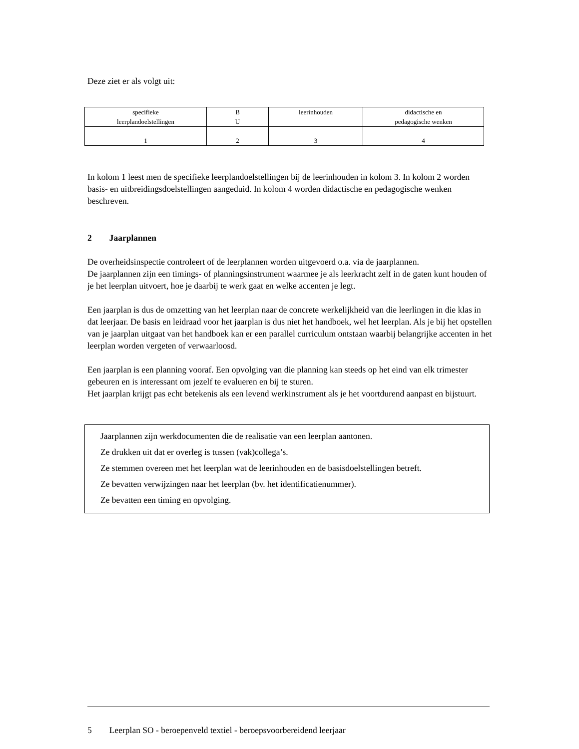Deze ziet er als volgt uit:
| specifieke leerplandoelstellingen | B U | leerinhouden | didactische en pedagogische wenken |
| 1 | 2 | 3 | 4 |
In kolom 1 leest men de specifieke leerplandoelstellingen bij de leerinhouden in kolom 3. In kolom 2 worden basis- en uitbreidingsdoelstellingen aangeduid. In kolom 4 worden didactische en pedagogische wenken beschreven.
2 Jaarplannen
De overheidsinspectie controleert of de leerplannen worden uitgevoerd o.a. via de jaarplannen.
De jaarplannen zijn een timings- of planningsinstrument waarmee je als leerkracht zelf in de gaten kunt houden of je het leerplan uitvoert, hoe je daarbij te werk gaat en welke accenten je legt.
Een jaarplan is dus de omzetting van het leerplan naar de concrete werkelijkheid van die leerlingen in die klas in dat leerjaar. De basis en leidraad voor het jaarplan is dus niet het handboek, wel het leerplan. Als je bij het opstellen van je jaarplan uitgaat van het handboek kan er een parallel curriculum ontstaan waarbij belangrijke accenten in het leerplan worden vergeten of verwaarloosd.
Een jaarplan is een planning vooraf. Een opvolging van die planning kan steeds op het eind van elk trimester gebeuren en is interessant om jezelf te evalueren en bij te sturen.
Het jaarplan krijgt pas echt betekenis als een levend werkinstrument als je het voortdurend aanpast en bijstuurt.
Jaarplannen zijn werkdocumenten die de realisatie van een leerplan aantonen.
Ze drukken uit dat er overleg is tussen (vak)collega’s.
Ze stemmen overeen met het leerplan wat de leerinhouden en de basisdoelstellingen betreft.
Ze bevatten verwijzingen naar het leerplan (bv. het identificatienummer).
Ze bevatten een timing en opvolging.
5 Leerplan SO - beroepenveld textiel - beroepsvoorbereidend leerjaar